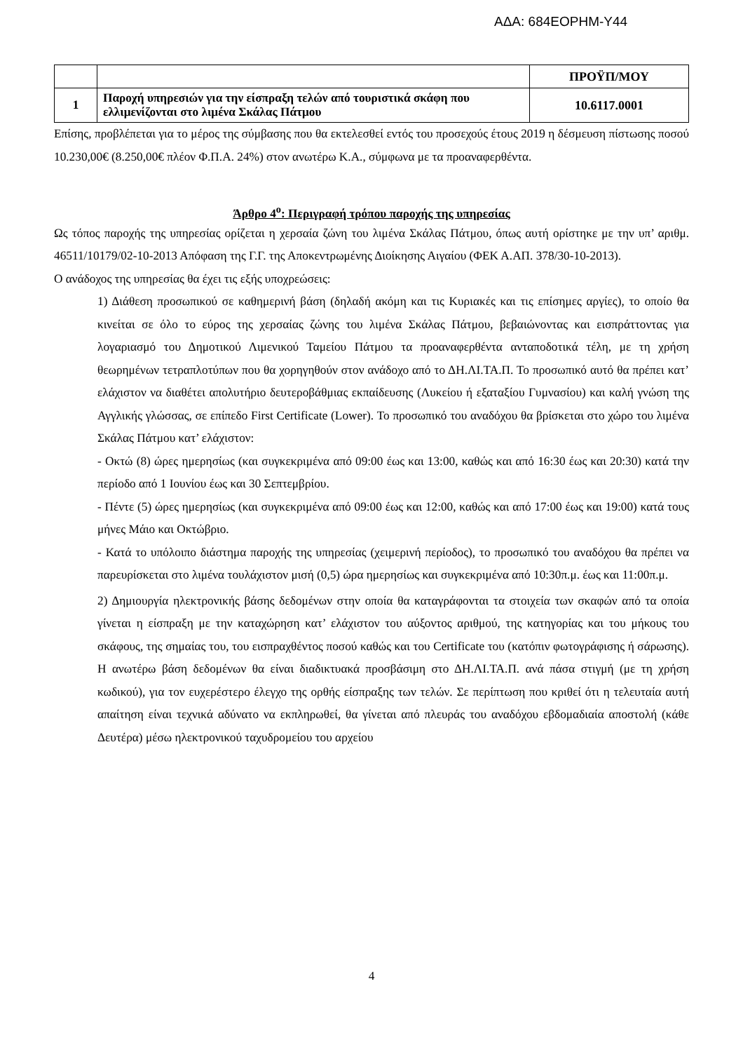ΑΔΑ: 684ΕΟΡΗΜ-Υ44
| | | ΠΡΟΫΠ/ΜΟΥ |
| 1 | Παροχή υπηρεσιών για την είσπραξη τελών από τουριστικά σκάφη που ελλιμενίζονται στο λιμένα Σκάλας Πάτμου | 10.6117.0001 |
Επίσης, προβλέπεται για το μέρος της σύμβασης που θα εκτελεσθεί εντός του προσεχούς έτους 2019 η δέσμευση πίστωσης ποσού 10.230,00€ (8.250,00€ πλέον Φ.Π.Α. 24%) στον ανωτέρω Κ.Α., σύμφωνα με τα προαναφερθέντα.
Άρθρο 4<sup>ο</sup>: Περιγραφή τρόπου παροχής της υπηρεσίας
Ως τόπος παροχής της υπηρεσίας ορίζεται η χερσαία ζώνη του λιμένα Σκάλας Πάτμου, όπως αυτή ορίστηκε με την υπ’ αριθμ. 46511/10179/02-10-2013 Απόφαση της Γ.Γ. της Αποκεντρωμένης Διοίκησης Αιγαίου (ΦΕΚ Α.ΑΠ. 378/30-10-2013).
Ο ανάδοχος της υπηρεσίας θα έχει τις εξής υποχρεώσεις:
1) Διάθεση προσωπικού σε καθημερινή βάση (δηλαδή ακόμη και τις Κυριακές και τις επίσημες αργίες), το οποίο θα κινείται σε όλο το εύρος της χερσαίας ζώνης του λιμένα Σκάλας Πάτμου, βεβαιώνοντας και εισπράττοντας για λογαριασμό του Δημοτικού Λιμενικού Ταμείου Πάτμου τα προαναφερθέντα ανταποδοτικά τέλη, με τη χρήση θεωρημένων τετραπλοτύπων που θα χορηγηθούν στον ανάδοχο από το ΔΗ.ΛΙ.ΤΑ.Π. Το προσωπικό αυτό θα πρέπει κατ’ ελάχιστον να διαθέτει απολυτήριο δευτεροβάθμιας εκπαίδευσης (Λυκείου ή εξαταξίου Γυμνασίου) και καλή γνώση της Αγγλικής γλώσσας, σε επίπεδο First Certificate (Lower). Το προσωπικό του αναδόχου θα βρίσκεται στο χώρο του λιμένα Σκάλας Πάτμου κατ’ ελάχιστον:
- Οκτώ (8) ώρες ημερησίως (και συγκεκριμένα από 09:00 έως και 13:00, καθώς και από 16:30 έως και 20:30) κατά την περίοδο από 1 Ιουνίου έως και 30 Σεπτεμβρίου.
- Πέντε (5) ώρες ημερησίως (και συγκεκριμένα από 09:00 έως και 12:00, καθώς και από 17:00 έως και 19:00) κατά τους μήνες Μάιο και Οκτώβριο.
- Κατά το υπόλοιπο διάστημα παροχής της υπηρεσίας (χειμερινή περίοδος), το προσωπικό του αναδόχου θα πρέπει να παρευρίσκεται στο λιμένα τουλάχιστον μισή (0,5) ώρα ημερησίως και συγκεκριμένα από 10:30π.μ. έως και 11:00π.μ.
2) Δημιουργία ηλεκτρονικής βάσης δεδομένων στην οποία θα καταγράφονται τα στοιχεία των σκαφών από τα οποία γίνεται η είσπραξη με την καταχώρηση κατ’ ελάχιστον του αύξοντος αριθμού, της κατηγορίας και του μήκους του σκάφους, της σημαίας του, του εισπραχθέντος ποσού καθώς και του Certificate του (κατόπιν φωτογράφισης ή σάρωσης). Η ανωτέρω βάση δεδομένων θα είναι διαδικτυακά προσβάσιμη στο ΔΗ.ΛΙ.ΤΑ.Π. ανά πάσα στιγμή (με τη χρήση κωδικού), για τον ευχερέστερο έλεγχο της ορθής είσπραξης των τελών. Σε περίπτωση που κριθεί ότι η τελευταία αυτή απαίτηση είναι τεχνικά αδύνατο να εκπληρωθεί, θα γίνεται από πλευράς του αναδόχου εβδομαδιαία αποστολή (κάθε Δευτέρα) μέσω ηλεκτρονικού ταχυδρομείου του αρχείου
4